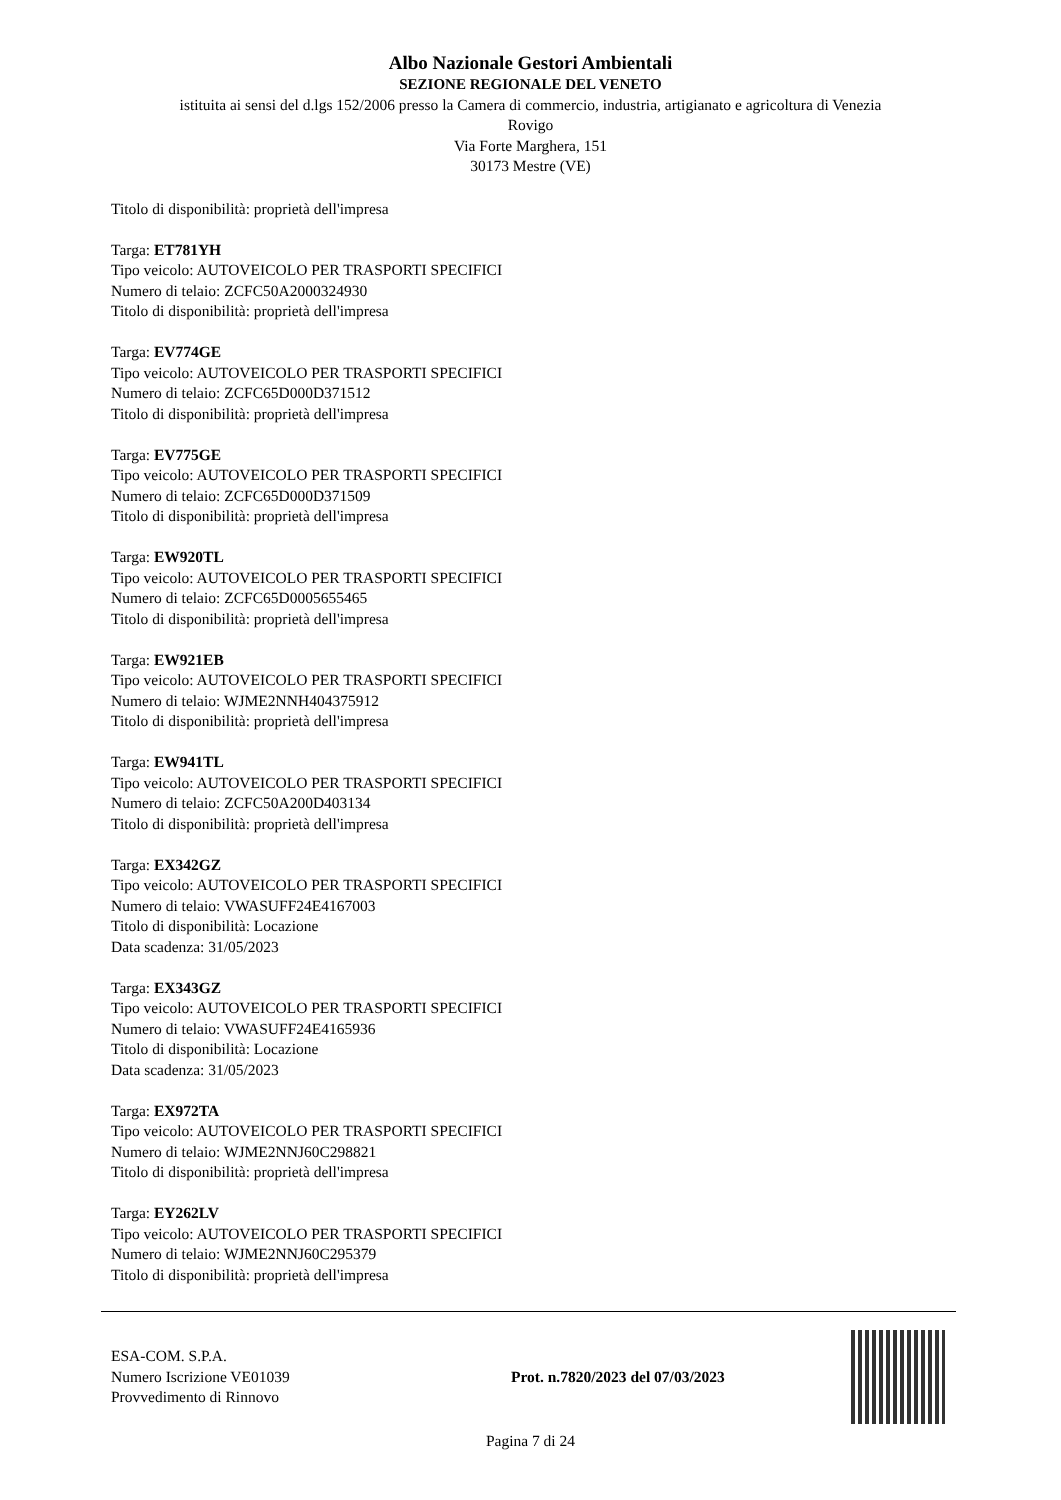Albo Nazionale Gestori Ambientali
SEZIONE REGIONALE DEL VENETO
istituita ai sensi del d.lgs 152/2006 presso la Camera di commercio, industria, artigianato e agricoltura di Venezia
Rovigo
Via Forte Marghera, 151
30173 Mestre (VE)
Titolo di disponibilità: proprietà dell'impresa
Targa: ET781YH
Tipo veicolo: AUTOVEICOLO PER TRASPORTI SPECIFICI
Numero di telaio: ZCFC50A2000324930
Titolo di disponibilità: proprietà dell'impresa
Targa: EV774GE
Tipo veicolo: AUTOVEICOLO PER TRASPORTI SPECIFICI
Numero di telaio: ZCFC65D000D371512
Titolo di disponibilità: proprietà dell'impresa
Targa: EV775GE
Tipo veicolo: AUTOVEICOLO PER TRASPORTI SPECIFICI
Numero di telaio: ZCFC65D000D371509
Titolo di disponibilità: proprietà dell'impresa
Targa: EW920TL
Tipo veicolo: AUTOVEICOLO PER TRASPORTI SPECIFICI
Numero di telaio: ZCFC65D0005655465
Titolo di disponibilità: proprietà dell'impresa
Targa: EW921EB
Tipo veicolo: AUTOVEICOLO PER TRASPORTI SPECIFICI
Numero di telaio: WJME2NNH404375912
Titolo di disponibilità: proprietà dell'impresa
Targa: EW941TL
Tipo veicolo: AUTOVEICOLO PER TRASPORTI SPECIFICI
Numero di telaio: ZCFC50A200D403134
Titolo di disponibilità: proprietà dell'impresa
Targa: EX342GZ
Tipo veicolo: AUTOVEICOLO PER TRASPORTI SPECIFICI
Numero di telaio: VWASUFF24E4167003
Titolo di disponibilità: Locazione
Data scadenza: 31/05/2023
Targa: EX343GZ
Tipo veicolo: AUTOVEICOLO PER TRASPORTI SPECIFICI
Numero di telaio: VWASUFF24E4165936
Titolo di disponibilità: Locazione
Data scadenza: 31/05/2023
Targa: EX972TA
Tipo veicolo: AUTOVEICOLO PER TRASPORTI SPECIFICI
Numero di telaio: WJME2NNJ60C298821
Titolo di disponibilità: proprietà dell'impresa
Targa: EY262LV
Tipo veicolo: AUTOVEICOLO PER TRASPORTI SPECIFICI
Numero di telaio: WJME2NNJ60C295379
Titolo di disponibilità: proprietà dell'impresa
ESA-COM. S.P.A.
Numero Iscrizione VE01039
Provvedimento di Rinnovo
Prot. n.7820/2023 del 07/03/2023
Pagina 7 di 24